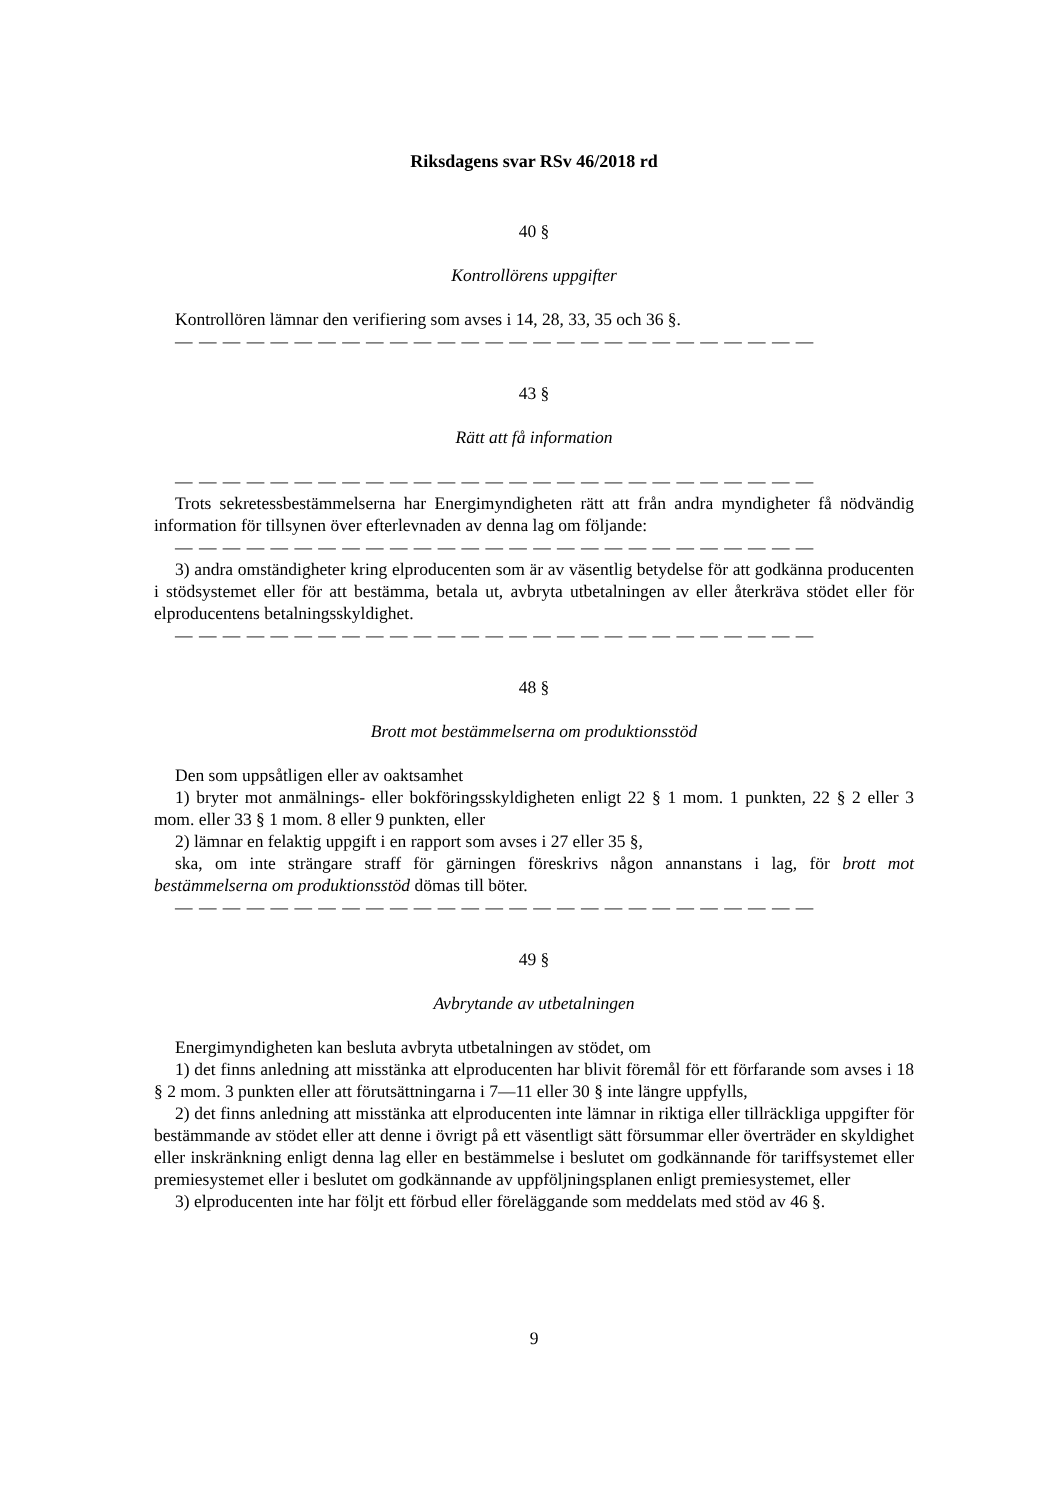Riksdagens svar RSv 46/2018 rd
40 §
Kontrollörens uppgifter
Kontrollören lämnar den verifiering som avses i 14, 28, 33, 35 och 36 §.
— — — — — — — — — — — — — — — — — — — — — — — — — — —
43 §
Rätt att få information
— — — — — — — — — — — — — — — — — — — — — — — — — — —
Trots sekretessbestämmelserna har Energimyndigheten rätt att från andra myndigheter få nödvändig information för tillsynen över efterlevnaden av denna lag om följande:
— — — — — — — — — — — — — — — — — — — — — — — — — — —
3) andra omständigheter kring elproducenten som är av väsentlig betydelse för att godkänna producenten i stödsystemet eller för att bestämma, betala ut, avbryta utbetalningen av eller återkräva stödet eller för elproducentens betalningsskyldighet.
— — — — — — — — — — — — — — — — — — — — — — — — — — —
48 §
Brott mot bestämmelserna om produktionsstöd
Den som uppsåtligen eller av oaktsamhet
1) bryter mot anmälnings- eller bokföringsskyldigheten enligt 22 § 1 mom. 1 punkten, 22 § 2 eller 3 mom. eller 33 § 1 mom. 8 eller 9 punkten, eller
2) lämnar en felaktig uppgift i en rapport som avses i 27 eller 35 §,
ska, om inte strängare straff för gärningen föreskrivs någon annanstans i lag, för brott mot bestämmelserna om produktionsstöd dömas till böter.
— — — — — — — — — — — — — — — — — — — — — — — — — — —
49 §
Avbrytande av utbetalningen
Energimyndigheten kan besluta avbryta utbetalningen av stödet, om
1) det finns anledning att misstänka att elproducenten har blivit föremål för ett förfarande som avses i 18 § 2 mom. 3 punkten eller att förutsättningarna i 7—11 eller 30 § inte längre uppfylls,
2) det finns anledning att misstänka att elproducenten inte lämnar in riktiga eller tillräckliga uppgifter för bestämmande av stödet eller att denne i övrigt på ett väsentligt sätt försummar eller överträder en skyldighet eller inskränkning enligt denna lag eller en bestämmelse i beslutet om godkännande för tariffsystemet eller premiesystemet eller i beslutet om godkännande av uppföljningsplanen enligt premiesystemet, eller
3) elproducenten inte har följt ett förbud eller föreläggande som meddelats med stöd av 46 §.
9